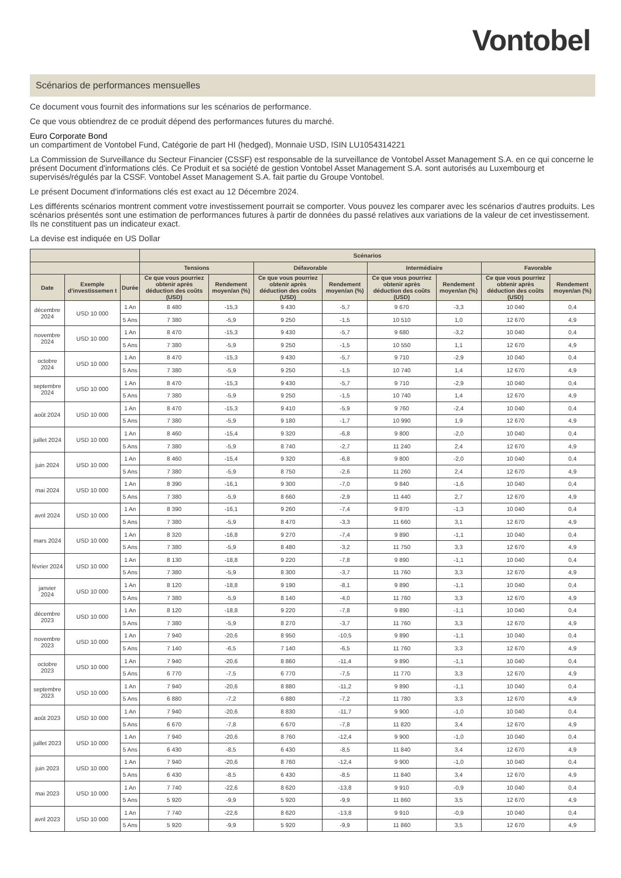Vontobel
Scénarios de performances mensuelles
Ce document vous fournit des informations sur les scénarios de performance.
Ce que vous obtiendrez de ce produit dépend des performances futures du marché.
Euro Corporate Bond
un compartiment de Vontobel Fund, Catégorie de part HI (hedged), Monnaie USD, ISIN LU1054314221
La Commission de Surveillance du Secteur Financier (CSSF) est responsable de la surveillance de Vontobel Asset Management S.A. en ce qui concerne le présent Document d'informations clés. Ce Produit et sa société de gestion Vontobel Asset Management S.A. sont autorisés au Luxembourg et supervisés/régulés par la CSSF. Vontobel Asset Management S.A. fait partie du Groupe Vontobel.
Le présent Document d'informations clés est exact au 12 Décembre 2024.
Les différents scénarios montrent comment votre investissement pourrait se comporter. Vous pouvez les comparer avec les scénarios d'autres produits. Les scénarios présentés sont une estimation de performances futures à partir de données du passé relatives aux variations de la valeur de cet investissement. Ils ne constituent pas un indicateur exact.
La devise est indiquée en US Dollar
| | | | Scénarios | | | | | | | |
| --- | --- | --- | --- | --- | --- | --- | --- | --- | --- | --- |
| | | | Tensions | | Défavorable | | Intermédiaire | | Favorable | |
| Date | Exemple d'investissemen t | Durée | Ce que vous pourriez obtenir après déduction des coûts (USD) | Rendement moyen/an (%) | Ce que vous pourriez obtenir après déduction des coûts (USD) | Rendement moyen/an (%) | Ce que vous pourriez obtenir après déduction des coûts (USD) | Rendement moyen/an (%) | Ce que vous pourriez obtenir après déduction des coûts (USD) | Rendement moyen/an (%) |
| décembre 2024 | USD 10 000 | 1 An | 8 480 | -15,3 | 9 430 | -5,7 | 9 670 | -3,3 | 10 040 | 0,4 |
| | | 5 Ans | 7 380 | -5,9 | 9 250 | -1,5 | 10 510 | 1,0 | 12 670 | 4,9 |
| novembre 2024 | USD 10 000 | 1 An | 8 470 | -15,3 | 9 430 | -5,7 | 9 680 | -3,2 | 10 040 | 0,4 |
| | | 5 Ans | 7 380 | -5,9 | 9 250 | -1,5 | 10 550 | 1,1 | 12 670 | 4,9 |
| octobre 2024 | USD 10 000 | 1 An | 8 470 | -15,3 | 9 430 | -5,7 | 9 710 | -2,9 | 10 040 | 0,4 |
| | | 5 Ans | 7 380 | -5,9 | 9 250 | -1,5 | 10 740 | 1,4 | 12 670 | 4,9 |
| septembre 2024 | USD 10 000 | 1 An | 8 470 | -15,3 | 9 430 | -5,7 | 9 710 | -2,9 | 10 040 | 0,4 |
| | | 5 Ans | 7 380 | -5,9 | 9 250 | -1,5 | 10 740 | 1,4 | 12 670 | 4,9 |
| août 2024 | USD 10 000 | 1 An | 8 470 | -15,3 | 9 410 | -5,9 | 9 760 | -2,4 | 10 040 | 0,4 |
| | | 5 Ans | 7 380 | -5,9 | 9 180 | -1,7 | 10 990 | 1,9 | 12 670 | 4,9 |
| juillet 2024 | USD 10 000 | 1 An | 8 460 | -15,4 | 9 320 | -6,8 | 9 800 | -2,0 | 10 040 | 0,4 |
| | | 5 Ans | 7 380 | -5,9 | 8 740 | -2,7 | 11 240 | 2,4 | 12 670 | 4,9 |
| juin 2024 | USD 10 000 | 1 An | 8 460 | -15,4 | 9 320 | -6,8 | 9 800 | -2,0 | 10 040 | 0,4 |
| | | 5 Ans | 7 380 | -5,9 | 8 750 | -2,6 | 11 260 | 2,4 | 12 670 | 4,9 |
| mai 2024 | USD 10 000 | 1 An | 8 390 | -16,1 | 9 300 | -7,0 | 9 840 | -1,6 | 10 040 | 0,4 |
| | | 5 Ans | 7 380 | -5,9 | 8 660 | -2,9 | 11 440 | 2,7 | 12 670 | 4,9 |
| avril 2024 | USD 10 000 | 1 An | 8 390 | -16,1 | 9 260 | -7,4 | 9 870 | -1,3 | 10 040 | 0,4 |
| | | 5 Ans | 7 380 | -5,9 | 8 470 | -3,3 | 11 660 | 3,1 | 12 670 | 4,9 |
| mars 2024 | USD 10 000 | 1 An | 8 320 | -16,8 | 9 270 | -7,4 | 9 890 | -1,1 | 10 040 | 0,4 |
| | | 5 Ans | 7 380 | -5,9 | 8 480 | -3,2 | 11 750 | 3,3 | 12 670 | 4,9 |
| février 2024 | USD 10 000 | 1 An | 8 130 | -18,8 | 9 220 | -7,8 | 9 890 | -1,1 | 10 040 | 0,4 |
| | | 5 Ans | 7 380 | -5,9 | 8 300 | -3,7 | 11 760 | 3,3 | 12 670 | 4,9 |
| janvier 2024 | USD 10 000 | 1 An | 8 120 | -18,8 | 9 190 | -8,1 | 9 890 | -1,1 | 10 040 | 0,4 |
| | | 5 Ans | 7 380 | -5,9 | 8 140 | -4,0 | 11 760 | 3,3 | 12 670 | 4,9 |
| décembre 2023 | USD 10 000 | 1 An | 8 120 | -18,8 | 9 220 | -7,8 | 9 890 | -1,1 | 10 040 | 0,4 |
| | | 5 Ans | 7 380 | -5,9 | 8 270 | -3,7 | 11 760 | 3,3 | 12 670 | 4,9 |
| novembre 2023 | USD 10 000 | 1 An | 7 940 | -20,6 | 8 950 | -10,5 | 9 890 | -1,1 | 10 040 | 0,4 |
| | | 5 Ans | 7 140 | -6,5 | 7 140 | -6,5 | 11 760 | 3,3 | 12 670 | 4,9 |
| octobre 2023 | USD 10 000 | 1 An | 7 940 | -20,6 | 8 860 | -11,4 | 9 890 | -1,1 | 10 040 | 0,4 |
| | | 5 Ans | 6 770 | -7,5 | 6 770 | -7,5 | 11 770 | 3,3 | 12 670 | 4,9 |
| septembre 2023 | USD 10 000 | 1 An | 7 940 | -20,6 | 8 880 | -11,2 | 9 890 | -1,1 | 10 040 | 0,4 |
| | | 5 Ans | 6 880 | -7,2 | 6 880 | -7,2 | 11 780 | 3,3 | 12 670 | 4,9 |
| août 2023 | USD 10 000 | 1 An | 7 940 | -20,6 | 8 830 | -11,7 | 9 900 | -1,0 | 10 040 | 0,4 |
| | | 5 Ans | 6 670 | -7,8 | 6 670 | -7,8 | 11 820 | 3,4 | 12 670 | 4,9 |
| juillet 2023 | USD 10 000 | 1 An | 7 940 | -20,6 | 8 760 | -12,4 | 9 900 | -1,0 | 10 040 | 0,4 |
| | | 5 Ans | 6 430 | -8,5 | 6 430 | -8,5 | 11 840 | 3,4 | 12 670 | 4,9 |
| juin 2023 | USD 10 000 | 1 An | 7 940 | -20,6 | 8 760 | -12,4 | 9 900 | -1,0 | 10 040 | 0,4 |
| | | 5 Ans | 6 430 | -8,5 | 6 430 | -8,5 | 11 840 | 3,4 | 12 670 | 4,9 |
| mai 2023 | USD 10 000 | 1 An | 7 740 | -22,6 | 8 620 | -13,8 | 9 910 | -0,9 | 10 040 | 0,4 |
| | | 5 Ans | 5 920 | -9,9 | 5 920 | -9,9 | 11 860 | 3,5 | 12 670 | 4,9 |
| avril 2023 | USD 10 000 | 1 An | 7 740 | -22,6 | 8 620 | -13,8 | 9 910 | -0,9 | 10 040 | 0,4 |
| | | 5 Ans | 5 920 | -9,9 | 5 920 | -9,9 | 11 860 | 3,5 | 12 670 | 4,9 |